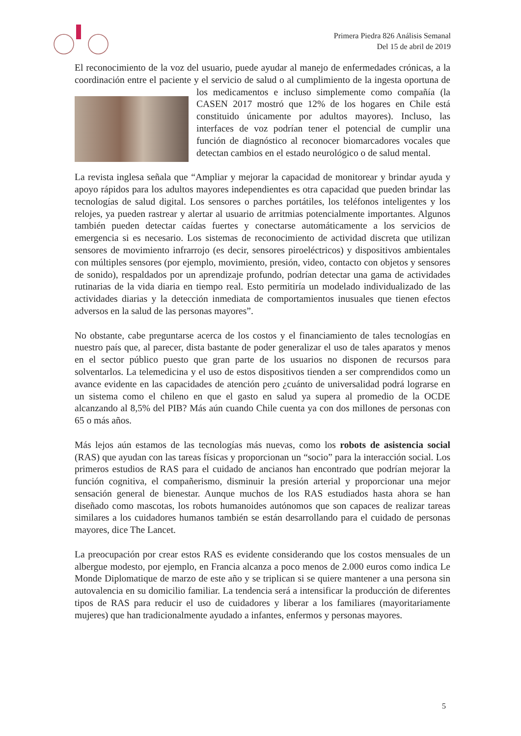Primera Piedra 826 Análisis Semanal
Del 15 de abril de 2019
El reconocimiento de la voz del usuario, puede ayudar al manejo de enfermedades crónicas, a la coordinación entre el paciente y el servicio de salud o al cumplimiento de la ingesta oportuna de los medicamentos e incluso simplemente como compañía (la CASEN 2017 mostró que 12% de los hogares en Chile está constituido únicamente por adultos mayores). Incluso, las interfaces de voz podrían tener el potencial de cumplir una función de diagnóstico al reconocer biomarcadores vocales que detectan cambios en el estado neurológico o de salud mental.
La revista inglesa señala que “Ampliar y mejorar la capacidad de monitorear y brindar ayuda y apoyo rápidos para los adultos mayores independientes es otra capacidad que pueden brindar las tecnologías de salud digital. Los sensores o parches portátiles, los teléfonos inteligentes y los relojes, ya pueden rastrear y alertar al usuario de arritmias potencialmente importantes. Algunos también pueden detectar caídas fuertes y conectarse automáticamente a los servicios de emergencia si es necesario. Los sistemas de reconocimiento de actividad discreta que utilizan sensores de movimiento infrarrojo (es decir, sensores piroeléctricos) y dispositivos ambientales con múltiples sensores (por ejemplo, movimiento, presión, video, contacto con objetos y sensores de sonido), respaldados por un aprendizaje profundo, podrían detectar una gama de actividades rutinarias de la vida diaria en tiempo real. Esto permitiría un modelado individualizado de las actividades diarias y la detección inmediata de comportamientos inusuales que tienen efectos adversos en la salud de las personas mayores”.
No obstante, cabe preguntarse acerca de los costos y el financiamiento de tales tecnologías en nuestro país que, al parecer, dista bastante de poder generalizar el uso de tales aparatos y menos en el sector público puesto que gran parte de los usuarios no disponen de recursos para solventarlos. La telemedicina y el uso de estos dispositivos tienden a ser comprendidos como un avance evidente en las capacidades de atención pero ¿cuánto de universalidad podrá lograrse en un sistema como el chileno en que el gasto en salud ya supera al promedio de la OCDE alcanzando al 8,5% del PIB? Más aún cuando Chile cuenta ya con dos millones de personas con 65 o más años.
Más lejos aún estamos de las tecnologías más nuevas, como los robots de asistencia social (RAS) que ayudan con las tareas físicas y proporcionan un “socio” para la interacción social. Los primeros estudios de RAS para el cuidado de ancianos han encontrado que podrían mejorar la función cognitiva, el compañerismo, disminuir la presión arterial y proporcionar una mejor sensación general de bienestar. Aunque muchos de los RAS estudiados hasta ahora se han diseñado como mascotas, los robots humanoides autónomos que son capaces de realizar tareas similares a los cuidadores humanos también se están desarrollando para el cuidado de personas mayores, dice The Lancet.
La preocupación por crear estos RAS es evidente considerando que los costos mensuales de un albergue modesto, por ejemplo, en Francia alcanza a poco menos de 2.000 euros como indica Le Monde Diplomatique de marzo de este año y se triplican si se quiere mantener a una persona sin autovalencia en su domicilio familiar. La tendencia será a intensificar la producción de diferentes tipos de RAS para reducir el uso de cuidadores y liberar a los familiares (mayoritariamente mujeres) que han tradicionalmente ayudado a infantes, enfermos y personas mayores.
5